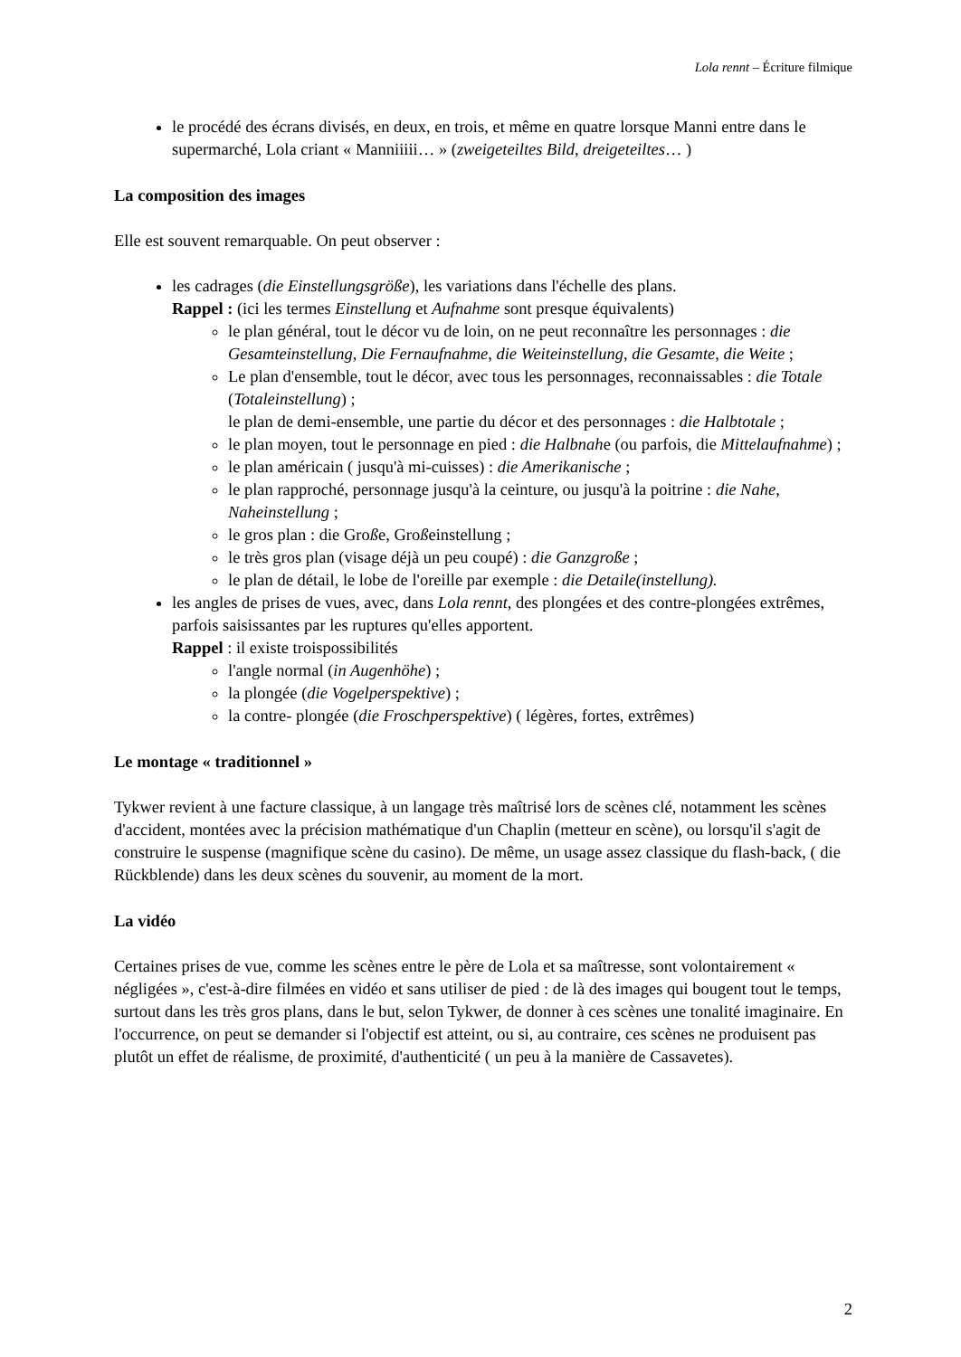Lola rennt – Écriture filmique
le procédé des écrans divisés, en deux, en trois, et même en quatre lorsque Manni entre dans le supermarché, Lola criant « Manniiiii… » (zweigeteiltes Bild, dreigeteiltes… )
La composition des images
Elle est souvent remarquable. On peut observer :
les cadrages (die Einstellungsgröße), les variations dans l'échelle des plans.
Rappel : (ici les termes Einstellung et Aufnahme sont presque équivalents)
le plan général, tout le décor vu de loin, on ne peut reconnaître les personnages : die Gesamteinstellung, Die Fernaufnahme, die Weiteinstellung, die Gesamte, die Weite ;
Le plan d'ensemble, tout le décor, avec tous les personnages, reconnaissables : die Totale (Totaleinstellung) ;
le plan de demi-ensemble, une partie du décor et des personnages : die Halbtotale ;
le plan moyen, tout le personnage en pied : die Halbnahe (ou parfois, die Mittelaufnahme) ;
le plan américain ( jusqu'à mi-cuisses) : die Amerikanische ;
le plan rapproché, personnage jusqu'à la ceinture, ou jusqu'à la poitrine : die Nahe, Naheinstellung ;
le gros plan : die Große, Großeinstellung ;
le très gros plan (visage déjà un peu coupé) : die Ganzgroße ;
le plan de détail, le lobe de l'oreille par exemple : die Detaile(instellung).
les angles de prises de vues, avec, dans Lola rennt, des plongées et des contre-plongées extrêmes, parfois saisissantes par les ruptures qu'elles apportent.
Rappel : il existe troispossibilités
l'angle normal (in Augenhöhe) ;
la plongée (die Vogelperspektive) ;
la contre- plongée (die Froschperspektive) ( légères, fortes, extrêmes)
Le montage « traditionnel »
Tykwer revient à une facture classique, à un langage très maîtrisé lors de scènes clé, notamment les scènes d'accident, montées avec la précision mathématique d'un Chaplin (metteur en scène), ou lorsqu'il s'agit de construire le suspense (magnifique scène du casino). De même, un usage assez classique du flash-back, ( die Rückblende) dans les deux scènes du souvenir, au moment de la mort.
La vidéo
Certaines prises de vue, comme les scènes entre le père de Lola et sa maîtresse, sont volontairement « négligées », c'est-à-dire filmées en vidéo et sans utiliser de pied : de là des images qui bougent tout le temps, surtout dans les très gros plans, dans le but, selon Tykwer, de donner à ces scènes une tonalité imaginaire. En l'occurrence, on peut se demander si l'objectif est atteint, ou si, au contraire, ces scènes ne produisent pas plutôt un effet de réalisme, de proximité, d'authenticité ( un peu à la manière de Cassavetes).
2